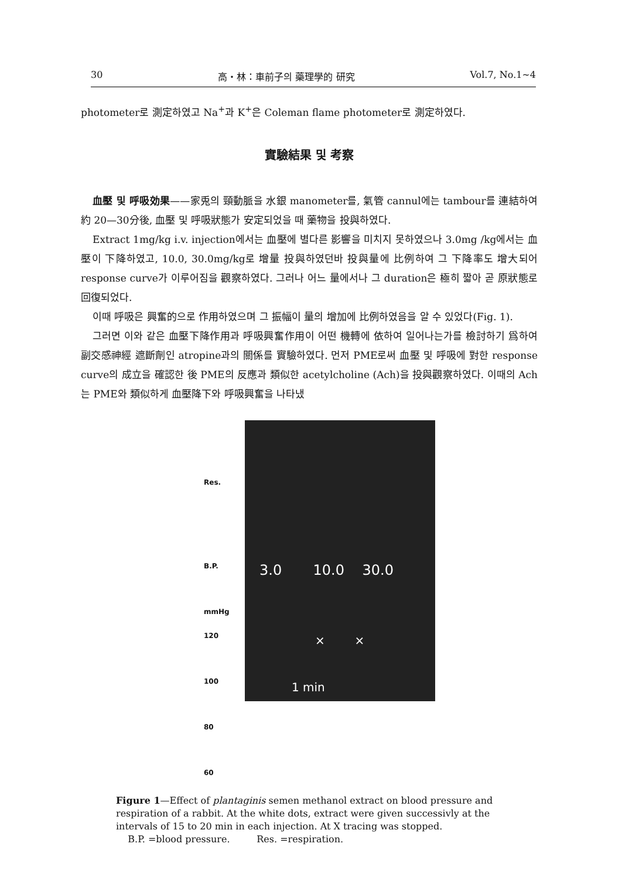30 高・林：車前子의 藥理學的 研究 Vol.7, No.1~4
photometer로 測定하였고 Na<sup>+</sup>과 K<sup>+</sup>은 Coleman flame photometer로 測定하였다.
實驗結果 및 考察
血壓 및 呼吸効果——家兎의 頸動脈을 水銀 manometer를, 氣管 cannul에는 tambour를 連結하여 約 20—30分後, 血壓 및 呼吸狀態가 安定되었을 때 藥物을 投與하였다.
Extract 1mg/kg i.v. injection에서는 血壓에 별다른 影響을 미치지 못하였으나 3.0mg /kg에서는 血壓이 下降하였고, 10.0, 30.0mg/kg로 增量 投與하였던바 投與量에 比例하여 그 下降率도 增大되어 response curve가 이루어짐을 觀察하였다. 그러나 어느 量에서나 그 duration은 極히 짧아 곧 原狀態로 回復되었다.
이때 呼吸은 興奮的으로 作用하였으며 그 振幅이 量의 增加에 比例하였음을 알 수 있었다(Fig. 1).
그러면 이와 같은 血壓下降作用과 呼吸興奮作用이 어떤 機轉에 依하여 일어나는가를 檢討하기 爲하여 副交感神經 遮斷劑인 atropine과의 關係를 實驗하였다. 먼저 PME로써 血壓 및 呼吸에 對한 response curve의 成立을 確認한 後 PME의 反應과 類似한 acetylcholine (Ach)을 投與觀察하였다. 이때의 Ach는 PME와 類似하게 血壓降下와 呼吸興奮을 나타냈
Res.
B.P.
mmHg
120
100
80
60
3.0 10.0 30.0
× ×
1 min
Figure 1—Effect of plantaginis semen methanol extract on blood pressure and respiration of a rabbit. At the white dots, extract were given successivly at the intervals of 15 to 20 min in each injection. At X tracing was stopped.
B.P. =blood pressure. Res. =respiration.